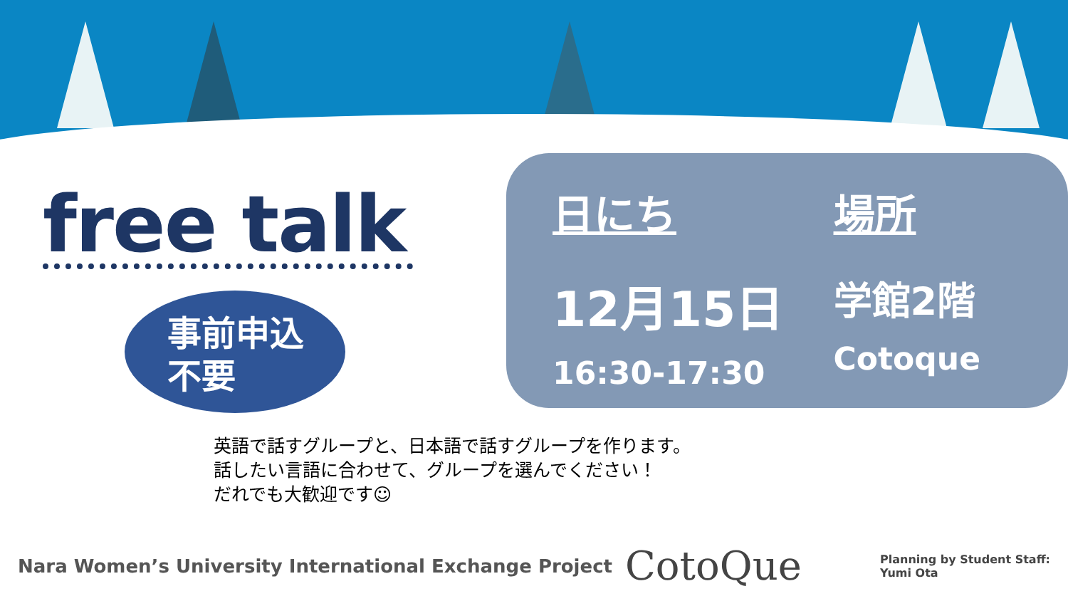free talk
事前申込
不要
日にち
12月15日
16:30-17:30
場所
学館2階
Cotoque
英語で話すグループと、日本語で話すグループを作ります。
話したい言語に合わせて、グループを選んでください！
だれでも大歓迎です☺
Nara Women’s University International Exchange Project CotoQue Planning by Student Staff:
Yumi Ota